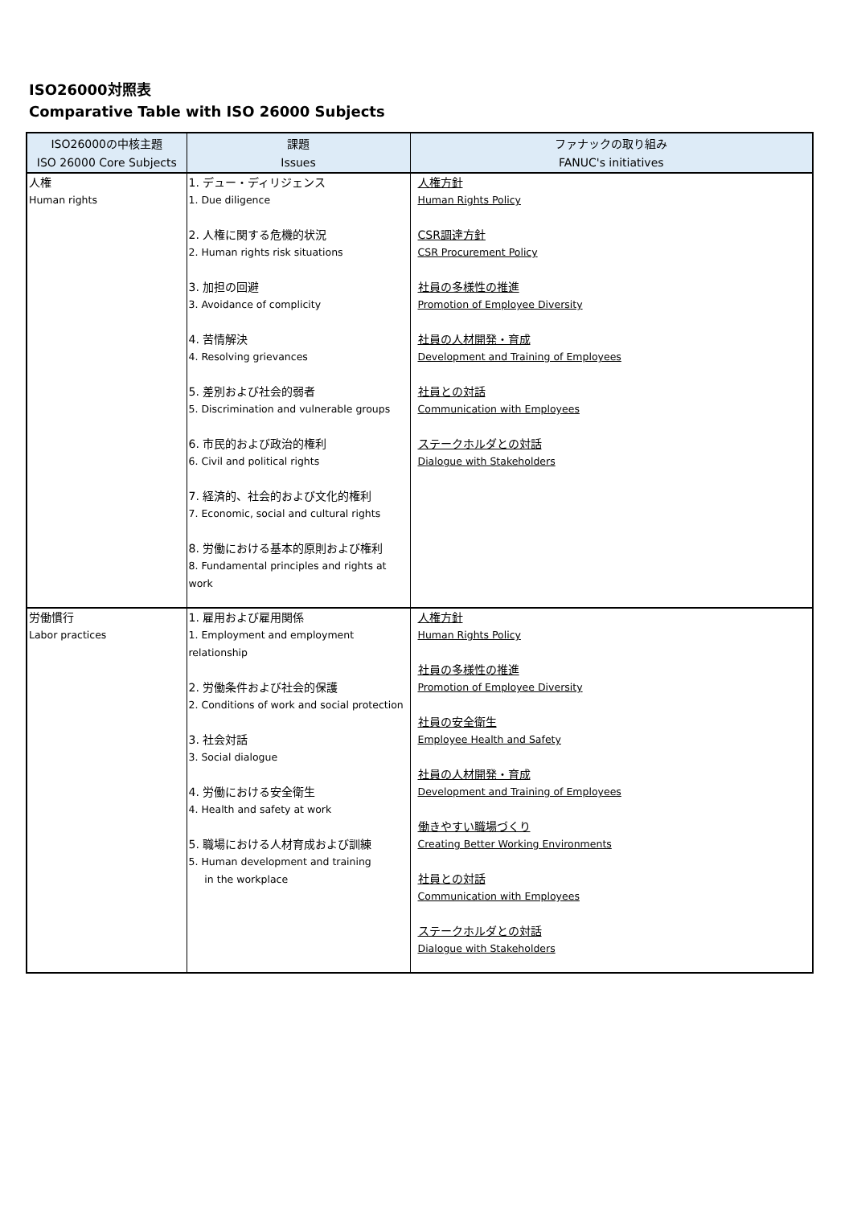ISO26000対照表
Comparative Table with ISO 26000 Subjects
| ISO26000の中核主題 | 課題 | ファナックの取り組み |
| --- | --- | --- |
| ISO 26000 Core Subjects | Issues | FANUC's initiatives |
| 人権 Human rights | 1. デュー・ディリジェンス 1. Due diligence 2. 人権に関する危機的状況 2. Human rights risk situations 3. 加担の回避 3. Avoidance of complicity 4. 苦情解決 4. Resolving grievances 5. 差別および社会的弱者 5. Discrimination and vulnerable groups 6. 市民的および政治的権利 6. Civil and political rights 7. 経済的、社会的および文化的権利 7. Economic, social and cultural rights 8. 労働における基本的原則および権利 8. Fundamental principles and rights at work | 人権方針 Human Rights Policy CSR調達方針 CSR Procurement Policy 社員の多様性の推進 Promotion of Employee Diversity 社員の人材開発・育成 Development and Training of Employees 社員との対話 Communication with Employees ステークホルダとの対話 Dialogue with Stakeholders |
| 労働慣行 Labor practices | 1. 雇用および雇用関係 1. Employment and employment relationship 2. 労働条件および社会的保護 2. Conditions of work and social protection 3. 社会対話 3. Social dialogue 4. 労働における安全衛生 4. Health and safety at work 5. 職場における人材育成および訓練 5. Human development and training in the workplace | 人権方針 Human Rights Policy 社員の多様性の推進 Promotion of Employee Diversity 社員の安全衛生 Employee Health and Safety 社員の人材開発・育成 Development and Training of Employees 働きやすい職場づくり Creating Better Working Environments 社員との対話 Communication with Employees ステークホルダとの対話 Dialogue with Stakeholders |